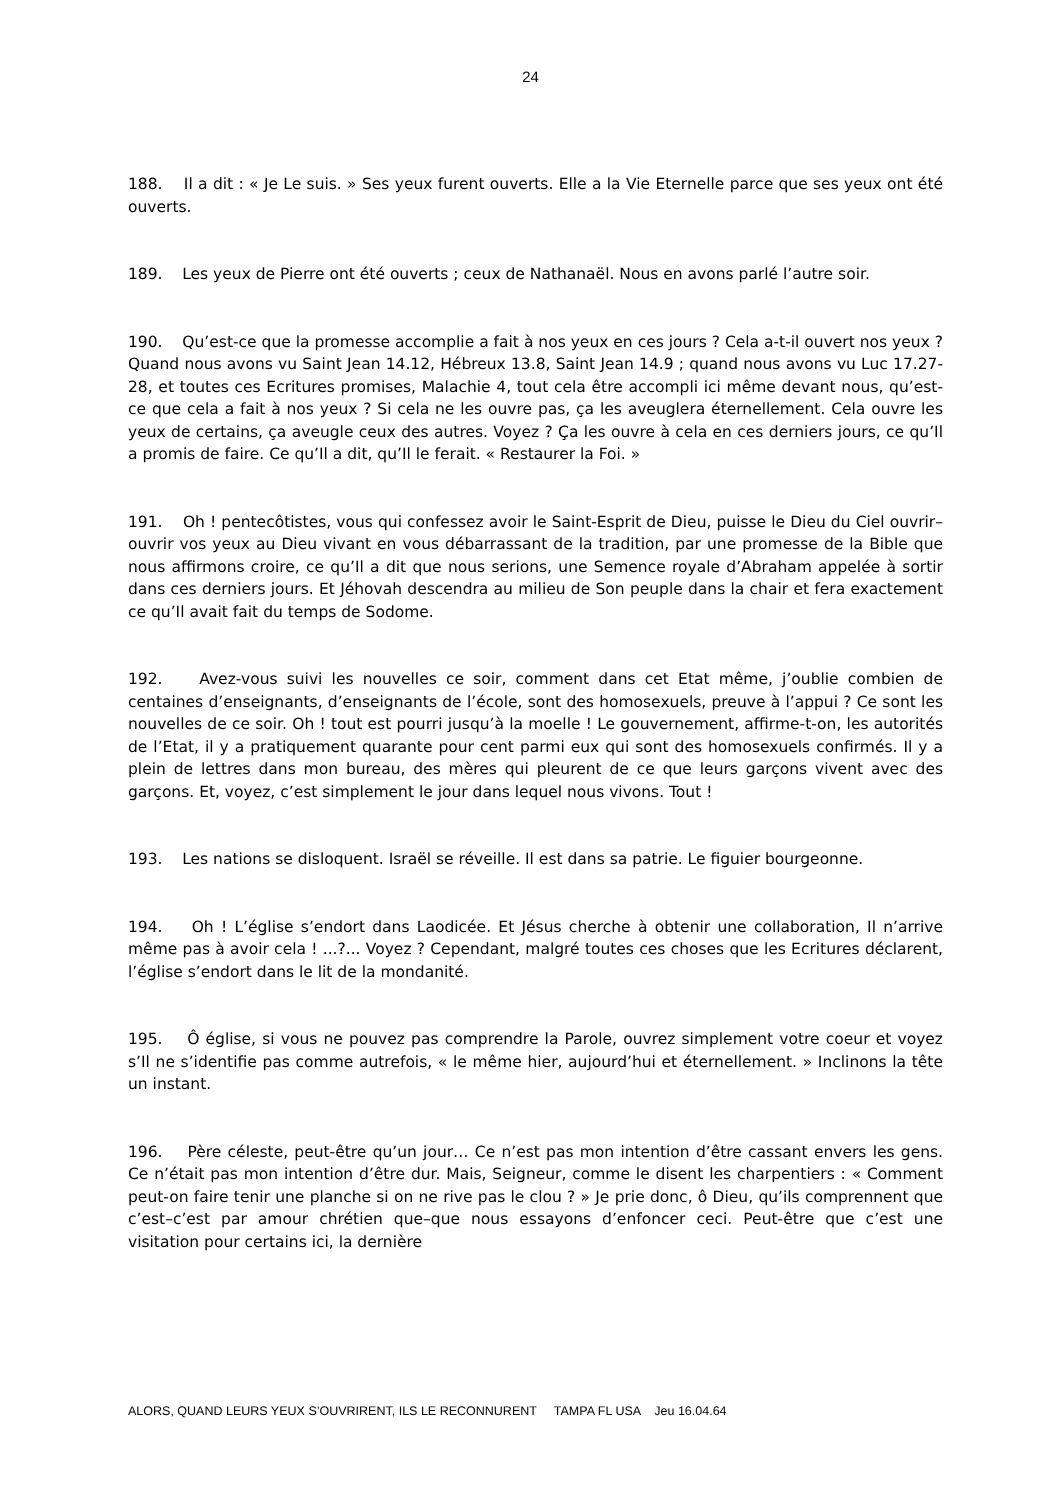24
188. Il a dit : « Je Le suis. » Ses yeux furent ouverts. Elle a la Vie Eternelle parce que ses yeux ont été ouverts.
189. Les yeux de Pierre ont été ouverts ; ceux de Nathanaël. Nous en avons parlé l’autre soir.
190. Qu’est-ce que la promesse accomplie a fait à nos yeux en ces jours ? Cela a-t-il ouvert nos yeux ? Quand nous avons vu Saint Jean 14.12, Hébreux 13.8, Saint Jean 14.9 ; quand nous avons vu Luc 17.27-28, et toutes ces Ecritures promises, Malachie 4, tout cela être accompli ici même devant nous, qu’est-ce que cela a fait à nos yeux ? Si cela ne les ouvre pas, ça les aveuglera éternellement. Cela ouvre les yeux de certains, ça aveugle ceux des autres. Voyez ? Ça les ouvre à cela en ces derniers jours, ce qu’Il a promis de faire. Ce qu’Il a dit, qu’Il le ferait. « Restaurer la Foi. »
191. Oh ! pentecôtistes, vous qui confessez avoir le Saint-Esprit de Dieu, puisse le Dieu du Ciel ouvrir–ouvrir vos yeux au Dieu vivant en vous débarrassant de la tradition, par une promesse de la Bible que nous affirmons croire, ce qu’Il a dit que nous serions, une Semence royale d’Abraham appelée à sortir dans ces derniers jours. Et Jéhovah descendra au milieu de Son peuple dans la chair et fera exactement ce qu’Il avait fait du temps de Sodome.
192. Avez-vous suivi les nouvelles ce soir, comment dans cet Etat même, j’oublie combien de centaines d’enseignants, d’enseignants de l’école, sont des homosexuels, preuve à l’appui ? Ce sont les nouvelles de ce soir. Oh ! tout est pourri jusqu’à la moelle ! Le gouvernement, affirme-t-on, les autorités de l’Etat, il y a pratiquement quarante pour cent parmi eux qui sont des homosexuels confirmés. Il y a plein de lettres dans mon bureau, des mères qui pleurent de ce que leurs garçons vivent avec des garçons. Et, voyez, c’est simplement le jour dans lequel nous vivons. Tout !
193. Les nations se disloquent. Israël se réveille. Il est dans sa patrie. Le figuier bourgeonne.
194. Oh ! L’église s’endort dans Laodicée. Et Jésus cherche à obtenir une collaboration, Il n’arrive même pas à avoir cela ! ...?... Voyez ? Cependant, malgré toutes ces choses que les Ecritures déclarent, l’église s’endort dans le lit de la mondanité.
195. Ô église, si vous ne pouvez pas comprendre la Parole, ouvrez simplement votre coeur et voyez s’Il ne s’identifie pas comme autrefois, « le même hier, aujourd’hui et éternellement. » Inclinons la tête un instant.
196. Père céleste, peut-être qu’un jour… Ce n’est pas mon intention d’être cassant envers les gens. Ce n’était pas mon intention d’être dur. Mais, Seigneur, comme le disent les charpentiers : « Comment peut-on faire tenir une planche si on ne rive pas le clou ? » Je prie donc, ô Dieu, qu’ils comprennent que c’est–c’est par amour chrétien que–que nous essayons d’enfoncer ceci. Peut-être que c’est une visitation pour certains ici, la dernière
ALORS, QUAND LEURS YEUX S’OUVRIRENT, ILS LE RECONNURENT TAMPA FL USA Jeu 16.04.64